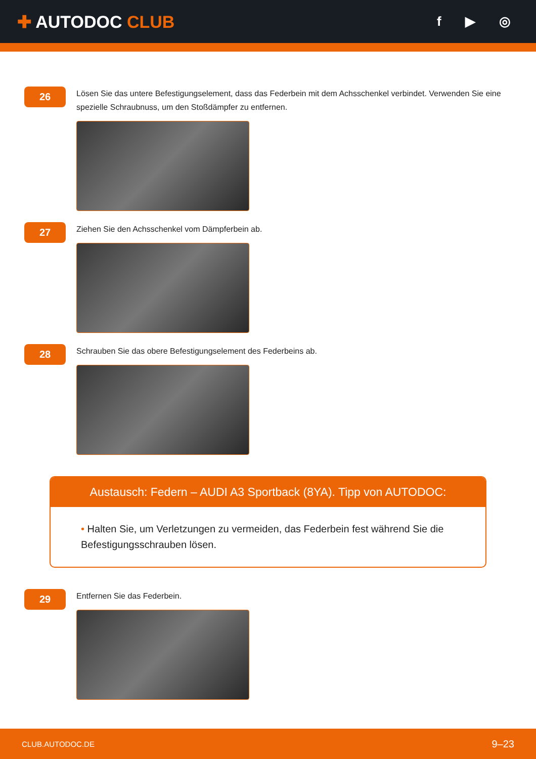✚ AUTODOC CLUB
f ▶ ◎
26
Lösen Sie das untere Befestigungselement, dass das Federbein mit dem Achsschenkel verbindet. Verwenden Sie eine spezielle Schraubnuss, um den Stoßdämpfer zu entfernen.
27
Ziehen Sie den Achsschenkel vom Dämpferbein ab.
28
Schrauben Sie das obere Befestigungselement des Federbeins ab.
Austausch: Federn – AUDI A3 Sportback (8YA). Tipp von AUTODOC:
• Halten Sie, um Verletzungen zu vermeiden, das Federbein fest während Sie die Befestigungsschrauben lösen.
29
Entfernen Sie das Federbein.
CLUB.AUTODOC.DE 9–23